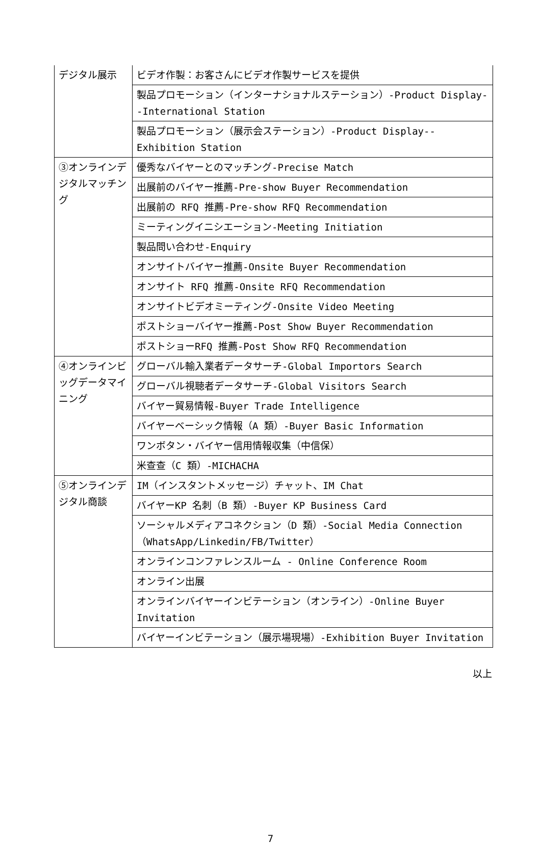| デジタル展示 | ビデオ作製：お客さんにビデオ作製サービスを提供 |
| | 製品プロモーション（インターナショナルステーション）-Product Display--International Station |
| | 製品プロモーション（展示会ステーション）-Product Display--Exhibition Station |
| ③オンラインデジタルマッチング | 優秀なバイヤーとのマッチング-Precise Match |
| | 出展前のバイヤー推薦-Pre-show Buyer Recommendation |
| | 出展前の RFQ 推薦-Pre-show RFQ Recommendation |
| | ミーティングイニシエーション-Meeting Initiation |
| | 製品問い合わせ-Enquiry |
| | オンサイトバイヤー推薦-Onsite Buyer Recommendation |
| | オンサイト RFQ 推薦-Onsite RFQ Recommendation |
| | オンサイトビデオミーティング-Onsite Video Meeting |
| | ポストショーバイヤー推薦-Post Show Buyer Recommendation |
| | ポストショーRFQ 推薦-Post Show RFQ Recommendation |
| ④オンラインビッグデータマイニング | グローバル輸入業者データサーチ-Global Importors Search |
| | グローバル視聴者データサーチ-Global Visitors Search |
| | バイヤー貿易情報-Buyer Trade Intelligence |
| | バイヤーベーシック情報（A 類）-Buyer Basic Information |
| | ワンボタン・バイヤー信用情報収集（中信保） |
| | 米查查（C 類）-MICHACHA |
| ⑤オンラインデジタル商談 | IM（インスタントメッセージ）チャット、IM Chat |
| | バイヤーKP 名刺（B 類）-Buyer KP Business Card |
| | ソーシャルメディアコネクション（D 類）-Social Media Connection （WhatsApp/Linkedin/FB/Twitter） |
| | オンラインコンファレンスルーム - Online Conference Room |
| | オンライン出展 |
| | オンラインバイヤーインビテーション（オンライン）-Online Buyer Invitation |
| | バイヤーインビテーション（展示場現場）-Exhibition Buyer Invitation |
以上
7